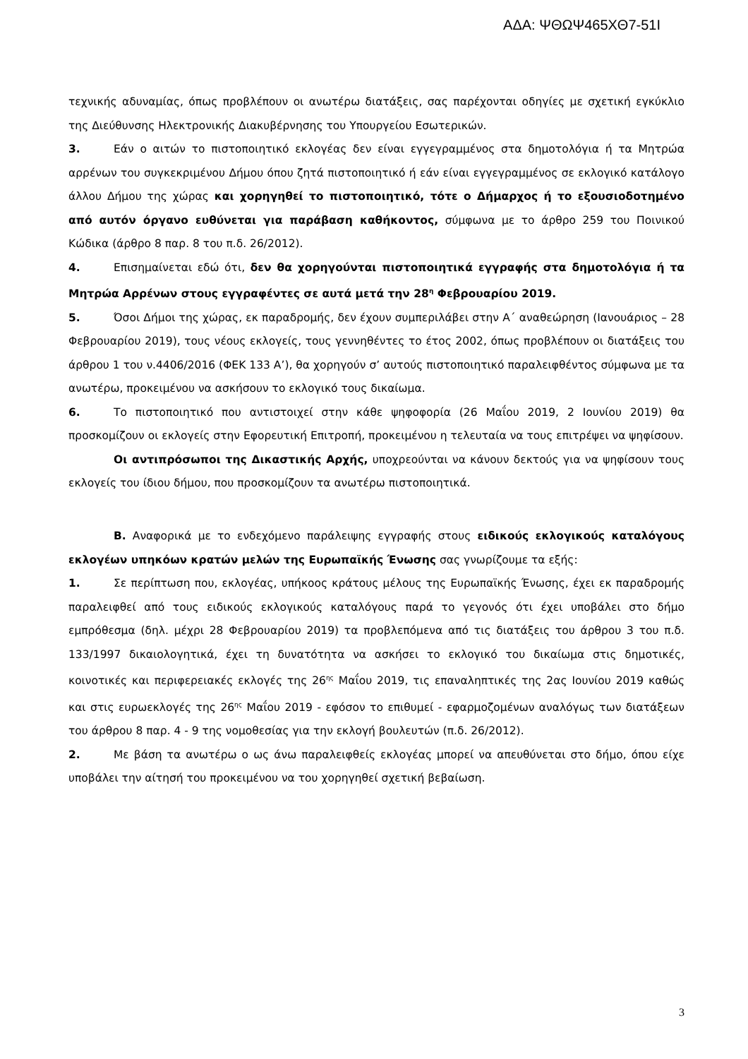ΑΔΑ: ΨΘΩΨ465ΧΘ7-51Ι
τεχνικής αδυναμίας, όπως προβλέπουν οι ανωτέρω διατάξεις, σας παρέχονται οδηγίες με σχετική εγκύκλιο της Διεύθυνσης Ηλεκτρονικής Διακυβέρνησης του Υπουργείου Εσωτερικών.
3. Εάν ο αιτών το πιστοποιητικό εκλογέας δεν είναι εγγεγραμμένος στα δημοτολόγια ή τα Μητρώα αρρένων του συγκεκριμένου Δήμου όπου ζητά πιστοποιητικό ή εάν είναι εγγεγραμμένος σε εκλογικό κατάλογο άλλου Δήμου της χώρας και χορηγηθεί το πιστοποιητικό, τότε ο Δήμαρχος ή το εξουσιοδοτημένο από αυτόν όργανο ευθύνεται για παράβαση καθήκοντος, σύμφωνα με το άρθρο 259 του Ποινικού Κώδικα (άρθρο 8 παρ. 8 του π.δ. 26/2012).
4. Επισημαίνεται εδώ ότι, δεν θα χορηγούνται πιστοποιητικά εγγραφής στα δημοτολόγια ή τα Μητρώα Αρρένων στους εγγραφέντες σε αυτά μετά την 28<sup>η</sup> Φεβρουαρίου 2019.
5. Όσοι Δήμοι της χώρας, εκ παραδρομής, δεν έχουν συμπεριλάβει στην Α΄ αναθεώρηση (Ιανουάριος – 28 Φεβρουαρίου 2019), τους νέους εκλογείς, τους γεννηθέντες το έτος 2002, όπως προβλέπουν οι διατάξεις του άρθρου 1 του ν.4406/2016 (ΦΕΚ 133 Α’), θα χορηγούν σ’ αυτούς πιστοποιητικό παραλειφθέντος σύμφωνα με τα ανωτέρω, προκειμένου να ασκήσουν το εκλογικό τους δικαίωμα.
6. Το πιστοποιητικό που αντιστοιχεί στην κάθε ψηφοφορία (26 Μαΐου 2019, 2 Ιουνίου 2019) θα προσκομίζουν οι εκλογείς στην Εφορευτική Επιτροπή, προκειμένου η τελευταία να τους επιτρέψει να ψηφίσουν.
Οι αντιπρόσωποι της Δικαστικής Αρχής, υποχρεούνται να κάνουν δεκτούς για να ψηφίσουν τους εκλογείς του ίδιου δήμου, που προσκομίζουν τα ανωτέρω πιστοποιητικά.
Β. Αναφορικά με το ενδεχόμενο παράλειψης εγγραφής στους ειδικούς εκλογικούς καταλόγους εκλογέων υπηκόων κρατών μελών της Ευρωπαϊκής Ένωσης σας γνωρίζουμε τα εξής:
1. Σε περίπτωση που, εκλογέας, υπήκοος κράτους μέλους της Ευρωπαϊκής Ένωσης, έχει εκ παραδρομής παραλειφθεί από τους ειδικούς εκλογικούς καταλόγους παρά το γεγονός ότι έχει υποβάλει στο δήμο εμπρόθεσμα (δηλ. μέχρι 28 Φεβρουαρίου 2019) τα προβλεπόμενα από τις διατάξεις του άρθρου 3 του π.δ. 133/1997 δικαιολογητικά, έχει τη δυνατότητα να ασκήσει το εκλογικό του δικαίωμα στις δημοτικές, κοινοτικές και περιφερειακές εκλογές της 26<sup>ης</sup> Μαΐου 2019, τις επαναληπτικές της 2ας Ιουνίου 2019 καθώς και στις ευρωεκλογές της 26<sup>ης</sup> Μαΐου 2019 - εφόσον το επιθυμεί - εφαρμοζομένων αναλόγως των διατάξεων του άρθρου 8 παρ. 4 - 9 της νομοθεσίας για την εκλογή βουλευτών (π.δ. 26/2012).
2. Με βάση τα ανωτέρω ο ως άνω παραλειφθείς εκλογέας μπορεί να απευθύνεται στο δήμο, όπου είχε υποβάλει την αίτησή του προκειμένου να του χορηγηθεί σχετική βεβαίωση.
3